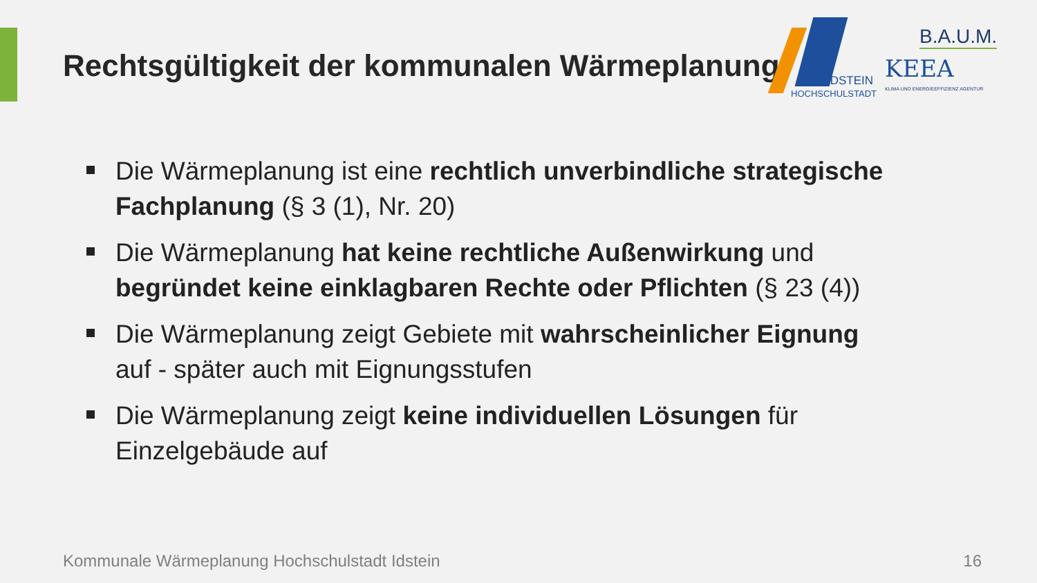Rechtsgültigkeit der kommunalen Wärmeplanung
IDSTEIN
HOCHSCHULSTADT
B.A.U.M.
KEEA
KLIMA UND ENERGIEEFFIZIENZ AGENTUR
Die Wärmeplanung ist eine rechtlich unverbindliche strategische Fachplanung (§ 3 (1), Nr. 20)
Die Wärmeplanung hat keine rechtliche Außenwirkung und begründet keine einklagbaren Rechte oder Pflichten (§ 23 (4))
Die Wärmeplanung zeigt Gebiete mit wahrscheinlicher Eignung auf - später auch mit Eignungsstufen
Die Wärmeplanung zeigt keine individuellen Lösungen für Einzelgebäude auf
Kommunale Wärmeplanung Hochschulstadt Idstein
16